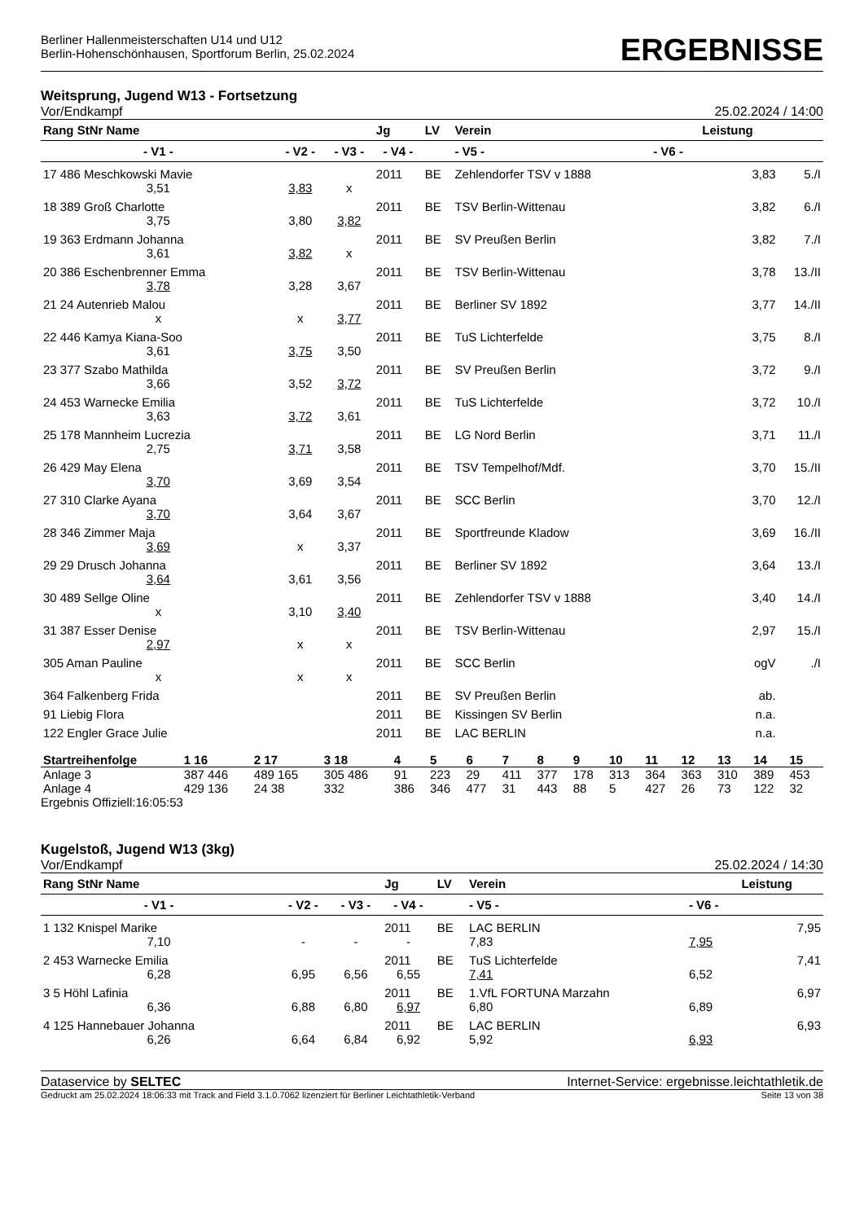Berliner Hallenmeisterschaften U14 und U12
Berlin-Hohenschönhausen, Sportforum Berlin, 25.02.2024
ERGEBNISSE
Weitsprung, Jugend W13 - Fortsetzung
Vor/Endkampf 25.02.2024 / 14:00
| Rang StNr Name | | | Jg | LV | Verein | | Leistung | |
| --- | --- | --- | --- | --- | --- | --- | --- | --- |
| - V1 - | - V2 - | - V3 - | - V4 - | | - V5 - | - V6 - | | |
| 17 486 Meschkowski Mavie | | | 2011 | BE | Zehlendorfer TSV v 1888 | | 3,83 | 5./I |
| 3,51 | 3,83 | x | | | | | | |
| 18 389 Groß Charlotte | | | 2011 | BE | TSV Berlin-Wittenau | | 3,82 | 6./I |
| 3,75 | 3,80 | 3,82 | | | | | | |
| 19 363 Erdmann Johanna | | | 2011 | BE | SV Preußen Berlin | | 3,82 | 7./I |
| 3,61 | 3,82 | x | | | | | | |
| 20 386 Eschenbrenner Emma | | | 2011 | BE | TSV Berlin-Wittenau | | 3,78 | 13./II |
| 3,78 | 3,28 | 3,67 | | | | | | |
| 21 24 Autenrieb Malou | | | 2011 | BE | Berliner SV 1892 | | 3,77 | 14./II |
| x | x | 3,77 | | | | | | |
| 22 446 Kamya Kiana-Soo | | | 2011 | BE | TuS Lichterfelde | | 3,75 | 8./I |
| 3,61 | 3,75 | 3,50 | | | | | | |
| 23 377 Szabo Mathilda | | | 2011 | BE | SV Preußen Berlin | | 3,72 | 9./I |
| 3,66 | 3,52 | 3,72 | | | | | | |
| 24 453 Warnecke Emilia | | | 2011 | BE | TuS Lichterfelde | | 3,72 | 10./I |
| 3,63 | 3,72 | 3,61 | | | | | | |
| 25 178 Mannheim Lucrezia | | | 2011 | BE | LG Nord Berlin | | 3,71 | 11./I |
| 2,75 | 3,71 | 3,58 | | | | | | |
| 26 429 May Elena | | | 2011 | BE | TSV Tempelhof/Mdf. | | 3,70 | 15./II |
| 3,70 | 3,69 | 3,54 | | | | | | |
| 27 310 Clarke Ayana | | | 2011 | BE | SCC Berlin | | 3,70 | 12./I |
| 3,70 | 3,64 | 3,67 | | | | | | |
| 28 346 Zimmer Maja | | | 2011 | BE | Sportfreunde Kladow | | 3,69 | 16./II |
| 3,69 | x | 3,37 | | | | | | |
| 29 29 Drusch Johanna | | | 2011 | BE | Berliner SV 1892 | | 3,64 | 13./I |
| 3,64 | 3,61 | 3,56 | | | | | | |
| 30 489 Sellge Oline | | | 2011 | BE | Zehlendorfer TSV v 1888 | | 3,40 | 14./I |
| x | 3,10 | 3,40 | | | | | | |
| 31 387 Esser Denise | | | 2011 | BE | TSV Berlin-Wittenau | | 2,97 | 15./I |
| 2,97 | x | x | | | | | | |
| 305 Aman Pauline | | | 2011 | BE | SCC Berlin | | ogV | ./I |
| x | x | x | | | | | | |
| 364 Falkenberg Frida | | | 2011 | BE | SV Preußen Berlin | | ab. | |
| 91 Liebig Flora | | | 2011 | BE | Kissingen SV Berlin | | n.a. | |
| 122 Engler Grace Julie | | | 2011 | BE | LAC BERLIN | | n.a. | |
| Startreihenfolge | 1 16 | 2 17 | 3 18 | 4 | 5 | 6 | 7 | 8 | 9 | 10 | 11 | 12 | 13 | 14 | 15 |
| Anlage 3 | 387 446 | 489 165 | 305 486 | 91 | 223 | 29 | 411 | 377 | 178 | 313 | 364 | 363 | 310 | 389 | 453 |
| Anlage 4 | 429 136 | 24 38 | 332 | 386 | 346 | 477 | 31 | 443 | 88 | 5 | 427 | 26 | 73 | 122 | 32 |
Ergebnis Offiziell:16:05:53
Kugelstoß, Jugend W13 (3kg)
Vor/Endkampf 25.02.2024 / 14:30
| Rang StNr Name | | | Jg | LV | Verein | | Leistung |
| --- | --- | --- | --- | --- | --- | --- | --- |
| - V1 - | - V2 - | - V3 - | - V4 - | | - V5 - | - V6 - | |
| 1 132 Knispel Marike | | | 2011 | BE | LAC BERLIN | | 7,95 |
| 7,10 | - | - | - | | 7,83 | 7,95 | |
| 2 453 Warnecke Emilia | | | 2011 | BE | TuS Lichterfelde | | 7,41 |
| 6,28 | 6,95 | 6,56 | 6,55 | | 7,41 | 6,52 | |
| 3 5 Höhl Lafinia | | | 2011 | BE | 1.VfL FORTUNA Marzahn | | 6,97 |
| 6,36 | 6,88 | 6,80 | 6,97 | | 6,80 | 6,89 | |
| 4 125 Hannebauer Johanna | | | 2011 | BE | LAC BERLIN | | 6,93 |
| 6,26 | 6,64 | 6,84 | 6,92 | | 5,92 | 6,93 | |
Dataservice by SELTEC Internet-Service: ergebnisse.leichtathletik.de
Gedruckt am 25.02.2024 18:06:33 mit Track and Field 3.1.0.7062 lizenziert für Berliner Leichtathletik-Verband Seite 13 von 38